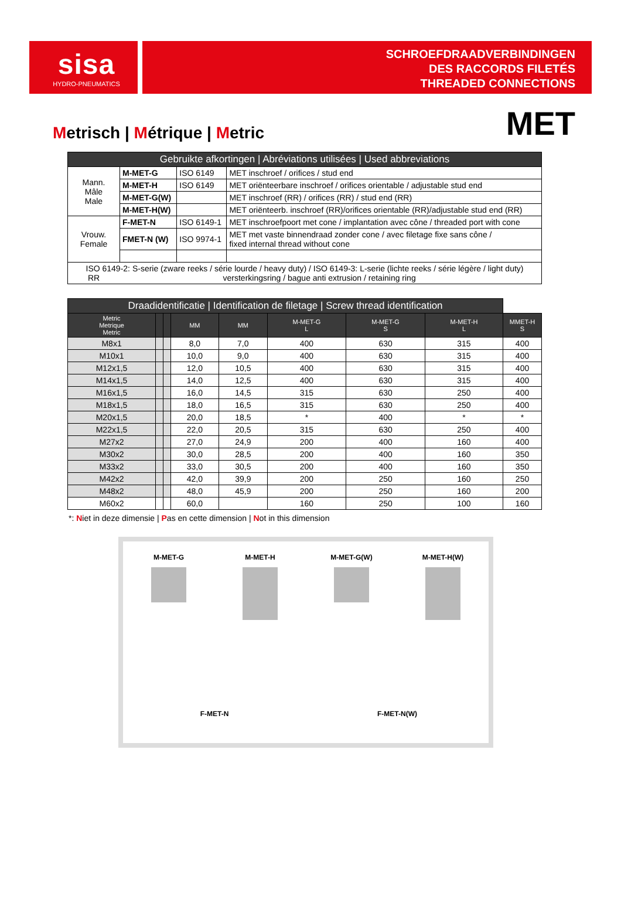sisa
HYDRO-PNEUMATICS
SCHROEFDRAADVERBINDINGEN
DES RACCORDS FILETÉS
THREADED CONNECTIONS
Metrisch | Métrique | Metric
MET
| Gebruikte afkortingen / Abréviations utilisées / Used abbreviations | | | |
| --- | --- | --- | --- |
| Mann. Mâle Male | M-MET-G | ISO 6149 | MET inschroef / orifices / stud end |
| | M-MET-H | ISO 6149 | MET oriënteerbare inschroef / orifices orientable / adjustable stud end |
| | M-MET-G(W) | | MET inschroef (RR) / orifices (RR) / stud end (RR) |
| | M-MET-H(W) | | MET oriënteerb. inschroef (RR)/orifices orientable (RR)/adjustable stud end (RR) |
| Vrouw. Female | F-MET-N | ISO 6149-1 | MET inschroefpoort met cone / implantation avec cône / threaded port with cone |
| | FMET-N (W) | ISO 9974-1 | MET met vaste binnendraad zonder cone / avec filetage fixe sans cône / fixed internal thread without cone |
| ISO 6149-2: S-serie (zware reeks / série lourde / heavy duty) / ISO 6149-3: L-serie (lichte reeks / série légère / light duty) RR versterkingsring / bague anti extrusion / retaining ring | | | |
| Draadidentificatie / Identification de filetage / Screw thread identification | | | | | | | | |
| --- | --- | --- | --- | --- | --- | --- | --- | --- |
| Metric Metrique Metric | | | MM | MM | M-MET-G L | M-MET-G S | M-MET-H L | MMET-H S |
| M8x1 | | | 8,0 | 7,0 | 400 | 630 | 315 | 400 |
| M10x1 | | | 10,0 | 9,0 | 400 | 630 | 315 | 400 |
| M12x1,5 | | | 12,0 | 10,5 | 400 | 630 | 315 | 400 |
| M14x1,5 | | | 14,0 | 12,5 | 400 | 630 | 315 | 400 |
| M16x1,5 | | | 16,0 | 14,5 | 315 | 630 | 250 | 400 |
| M18x1,5 | | | 18,0 | 16,5 | 315 | 630 | 250 | 400 |
| M20x1,5 | | | 20,0 | 18,5 | * | 400 | * | * |
| M22x1,5 | | | 22,0 | 20,5 | 315 | 630 | 250 | 400 |
| M27x2 | | | 27,0 | 24,9 | 200 | 400 | 160 | 400 |
| M30x2 | | | 30,0 | 28,5 | 200 | 400 | 160 | 350 |
| M33x2 | | | 33,0 | 30,5 | 200 | 400 | 160 | 350 |
| M42x2 | | | 42,0 | 39,9 | 200 | 250 | 160 | 250 |
| M48x2 | | | 48,0 | 45,9 | 200 | 250 | 160 | 200 |
| M60x2 | | | 60,0 | | 160 | 250 | 100 | 160 |
*: Niet in deze dimensie | Pas en cette dimension | Not in this dimension
M-MET-G
M-MET-H
M-MET-G(W)
M-MET-H(W)
F-MET-N
F-MET-N(W)